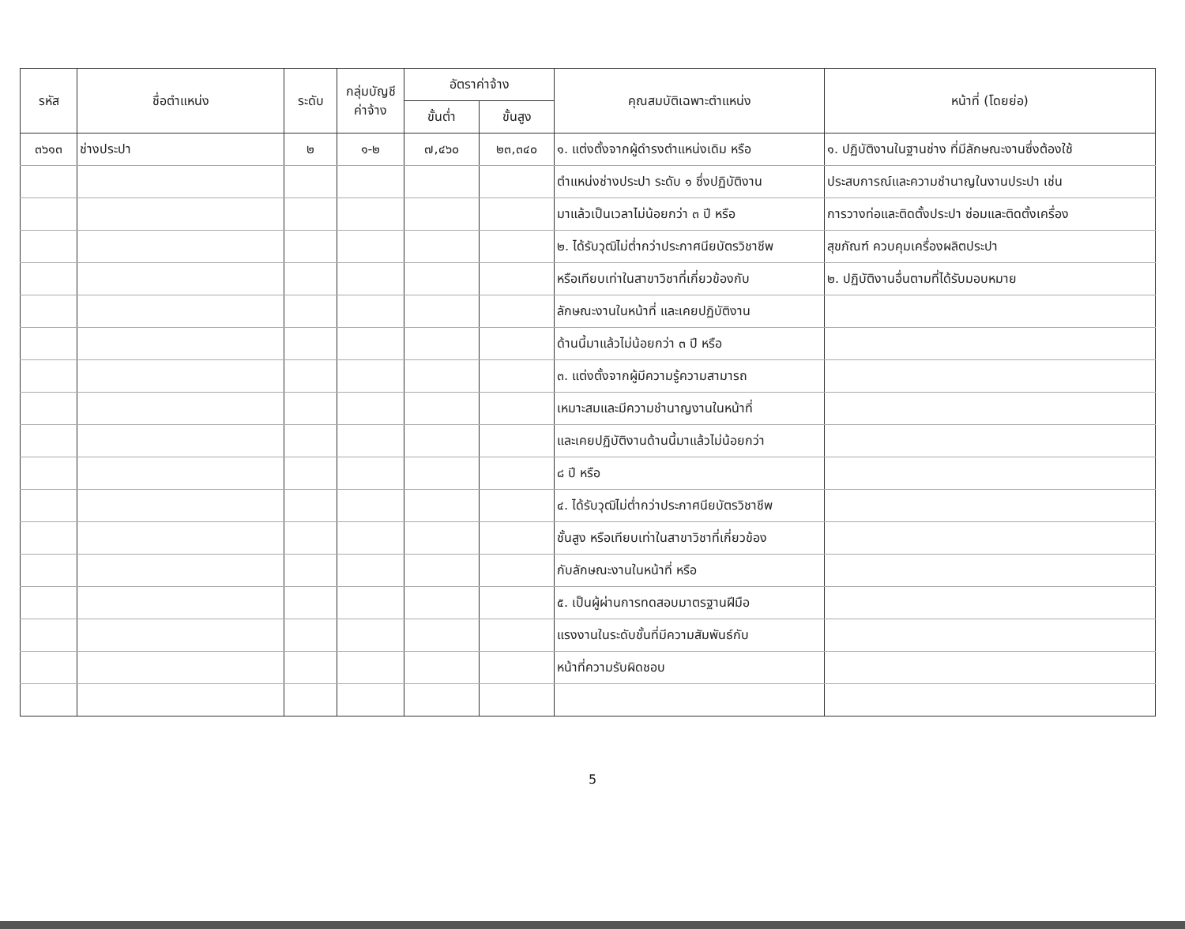| รหัส | ชื่อตำแหน่ง | ระดับ | กลุ่มบัญชี ค่าจ้าง | อัตราค่าจ้าง | | คุณสมบัติเฉพาะตำแหน่ง | หน้าที่ (โดยย่อ) |
| --- | --- | --- | --- | --- | --- | --- | --- |
| | | | | ขั้นต่ำ | ขั้นสูง | | |
| ๓๖๑๓ | ช่างประปา | ๒ | ๑-๒ | ๗,๔๖๐ | ๒๓,๓๔๐ | ๑. แต่งตั้งจากผู้ดำรงตำแหน่งเดิม หรือ | ๑. ปฏิบัติงานในฐานช่าง ที่มีลักษณะงานซึ่งต้องใช้ |
| | | | | | | ตำแหน่งช่างประปา ระดับ ๑ ซึ่งปฏิบัติงาน | ประสบการณ์และความชำนาญในงานประปา เช่น |
| | | | | | | มาแล้วเป็นเวลาไม่น้อยกว่า ๓ ปี หรือ | การวางท่อและติดตั้งประปา ซ่อมและติดตั้งเครื่อง |
| | | | | | | ๒. ได้รับวุฒิไม่ต่ำกว่าประกาศนียบัตรวิชาชีพ | สุขภัณฑ์ ควบคุมเครื่องผลิตประปา |
| | | | | | | หรือเทียบเท่าในสาขาวิชาที่เกี่ยวข้องกับ | ๒. ปฏิบัติงานอื่นตามที่ได้รับมอบหมาย |
| | | | | | | ลักษณะงานในหน้าที่ และเคยปฏิบัติงาน | |
| | | | | | | ด้านนี้มาแล้วไม่น้อยกว่า ๓ ปี หรือ | |
| | | | | | | ๓. แต่งตั้งจากผู้มีความรู้ความสามารถ | |
| | | | | | | เหมาะสมและมีความชำนาญงานในหน้าที่ | |
| | | | | | | และเคยปฏิบัติงานด้านนี้มาแล้วไม่น้อยกว่า | |
| | | | | | | ๘ ปี หรือ | |
| | | | | | | ๔. ได้รับวุฒิไม่ต่ำกว่าประกาศนียบัตรวิชาชีพ | |
| | | | | | | ชั้นสูง หรือเทียบเท่าในสาขาวิชาที่เกี่ยวข้อง | |
| | | | | | | กับลักษณะงานในหน้าที่ หรือ | |
| | | | | | | ๕. เป็นผู้ผ่านการทดสอบมาตรฐานฝีมือ | |
| | | | | | | แรงงานในระดับชั้นที่มีความสัมพันธ์กับ | |
| | | | | | | หน้าที่ความรับผิดชอบ | |
5